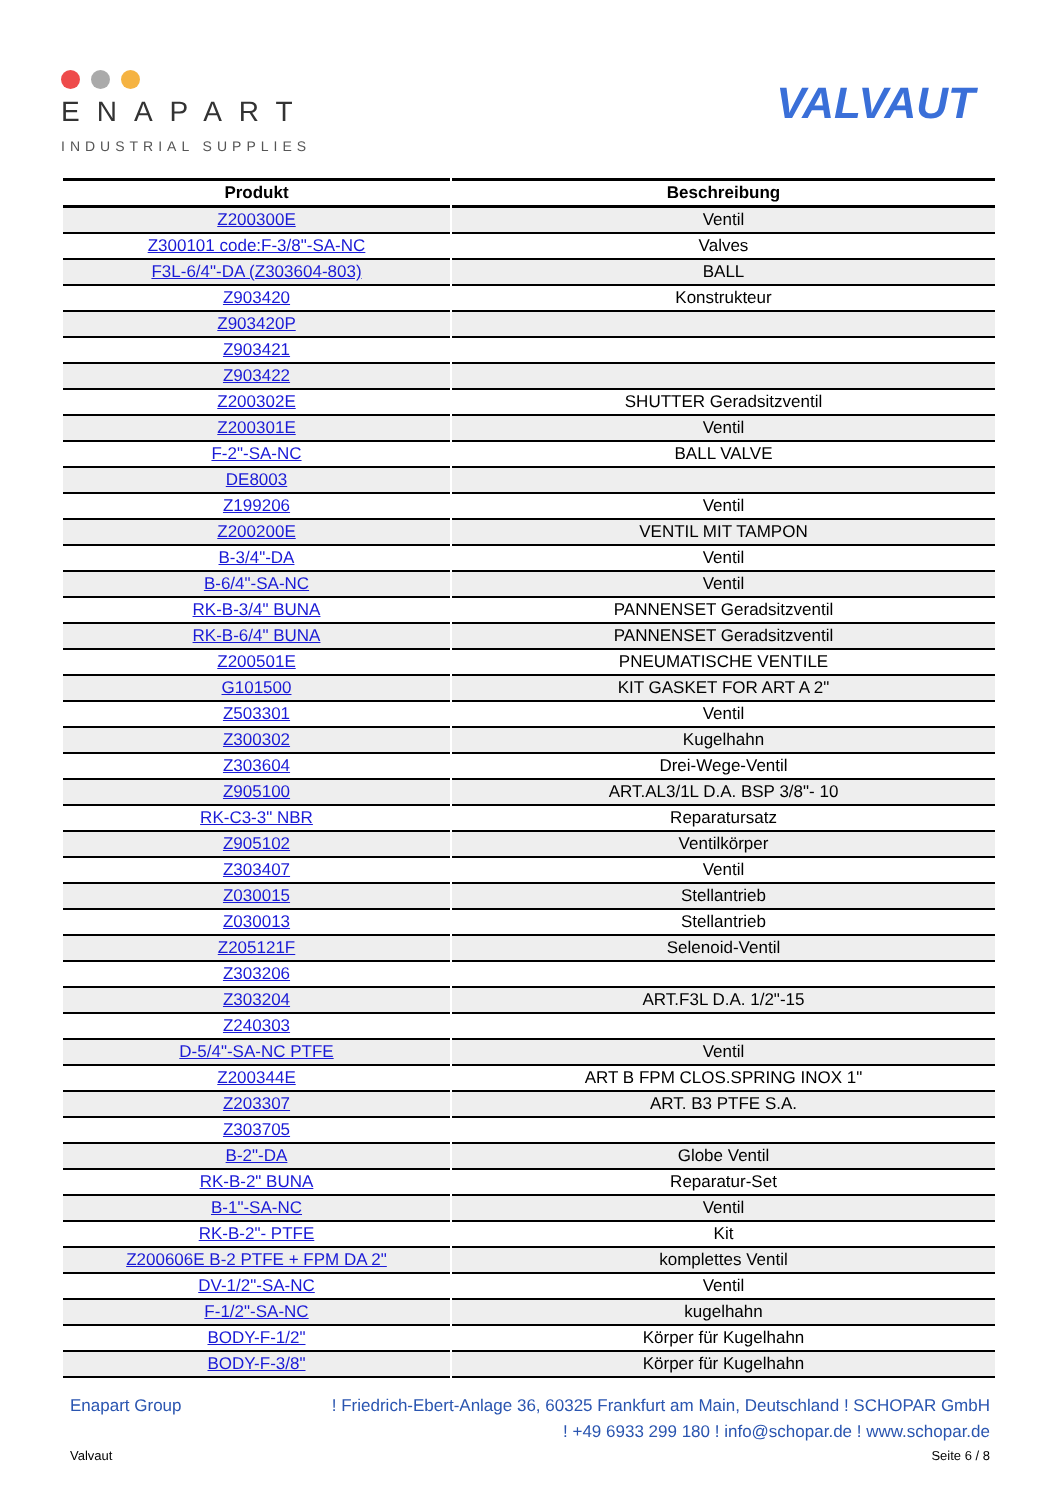ENAPART
INDUSTRIAL SUPPLIES
VALVAUT
| Produkt | Beschreibung |
| --- | --- |
| Z200300E | Ventil |
| Z300101 code:F-3/8"-SA-NC | Valves |
| F3L-6/4"-DA (Z303604-803) | BALL |
| Z903420 | Konstrukteur |
| Z903420P | |
| Z903421 | |
| Z903422 | |
| Z200302E | SHUTTER Geradsitzventil |
| Z200301E | Ventil |
| F-2"-SA-NC | BALL VALVE |
| DE8003 | |
| Z199206 | Ventil |
| Z200200E | VENTIL MIT TAMPON |
| B-3/4"-DA | Ventil |
| B-6/4"-SA-NC | Ventil |
| RK-B-3/4" BUNA | PANNENSET Geradsitzventil |
| RK-B-6/4" BUNA | PANNENSET Geradsitzventil |
| Z200501E | PNEUMATISCHE VENTILE |
| G101500 | KIT GASKET FOR ART A 2" |
| Z503301 | Ventil |
| Z300302 | Kugelhahn |
| Z303604 | Drei-Wege-Ventil |
| Z905100 | ART.AL3/1L D.A. BSP 3/8"- 10 |
| RK-C3-3" NBR | Reparatursatz |
| Z905102 | Ventilkörper |
| Z303407 | Ventil |
| Z030015 | Stellantrieb |
| Z030013 | Stellantrieb |
| Z205121F | Selenoid-Ventil |
| Z303206 | |
| Z303204 | ART.F3L D.A. 1/2"-15 |
| Z240303 | |
| D-5/4"-SA-NC PTFE | Ventil |
| Z200344E | ART B FPM CLOS.SPRING INOX 1" |
| Z203307 | ART. B3 PTFE S.A. |
| Z303705 | |
| B-2"-DA | Globe Ventil |
| RK-B-2" BUNA | Reparatur-Set |
| B-1"-SA-NC | Ventil |
| RK-B-2"- PTFE | Kit |
| Z200606E B-2 PTFE + FPM DA 2" | komplettes Ventil |
| DV-1/2"-SA-NC | Ventil |
| F-1/2"-SA-NC | kugelhahn |
| BODY-F-1/2" | Körper für Kugelhahn |
| BODY-F-3/8" | Körper für Kugelhahn |
Enapart Group! Friedrich-Ebert-Anlage 36, 60325 Frankfurt am Main, Deutschland ! SCHOPAR GmbH
! +49 6933 299 180 ! info@schopar.de ! www.schopar.de
Valvaut Seite 6 / 8